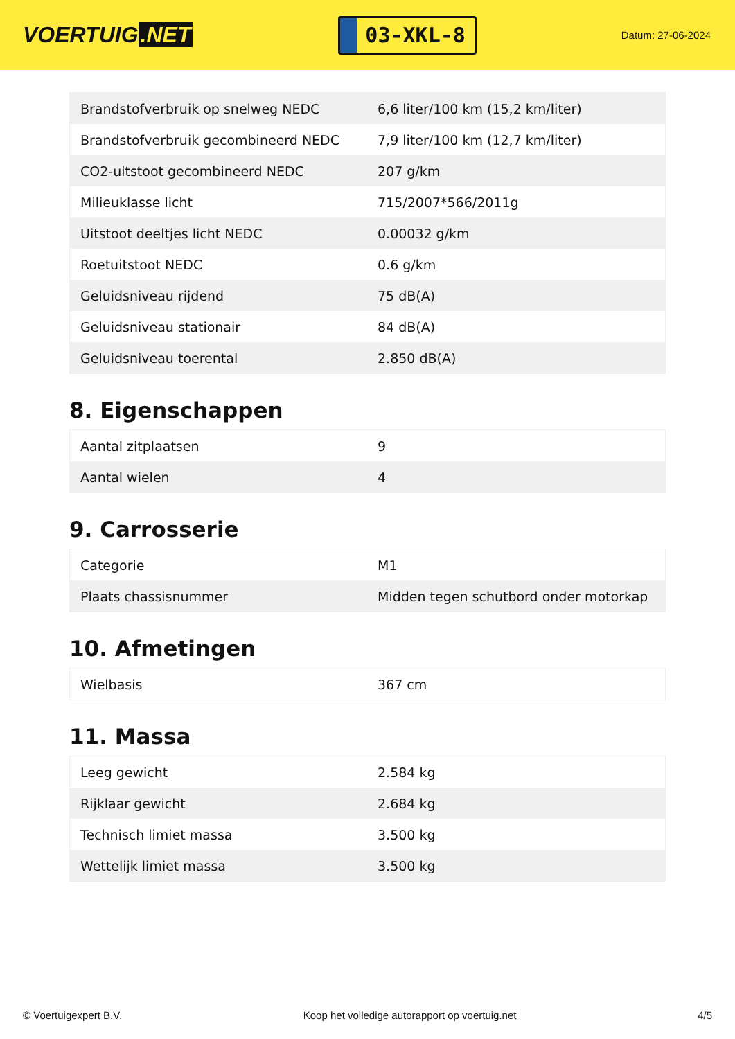VOERTUIG.NET
03-XKL-8
Datum: 27-06-2024
| Brandstofverbruik op snelweg NEDC | 6,6 liter/100 km (15,2 km/liter) |
| Brandstofverbruik gecombineerd NEDC | 7,9 liter/100 km (12,7 km/liter) |
| CO2-uitstoot gecombineerd NEDC | 207 g/km |
| Milieuklasse licht | 715/2007*566/2011g |
| Uitstoot deeltjes licht NEDC | 0.00032 g/km |
| Roetuitstoot NEDC | 0.6 g/km |
| Geluidsniveau rijdend | 75 dB(A) |
| Geluidsniveau stationair | 84 dB(A) |
| Geluidsniveau toerental | 2.850 dB(A) |
8. Eigenschappen
| Aantal zitplaatsen | 9 |
| Aantal wielen | 4 |
9. Carrosserie
| Categorie | M1 |
| Plaats chassisnummer | Midden tegen schutbord onder motorkap |
10. Afmetingen
| Wielbasis | 367 cm |
11. Massa
| Leeg gewicht | 2.584 kg |
| Rijklaar gewicht | 2.684 kg |
| Technisch limiet massa | 3.500 kg |
| Wettelijk limiet massa | 3.500 kg |
© Voertuigexpert B.V. Koop het volledige autorapport op voertuig.net 4/5